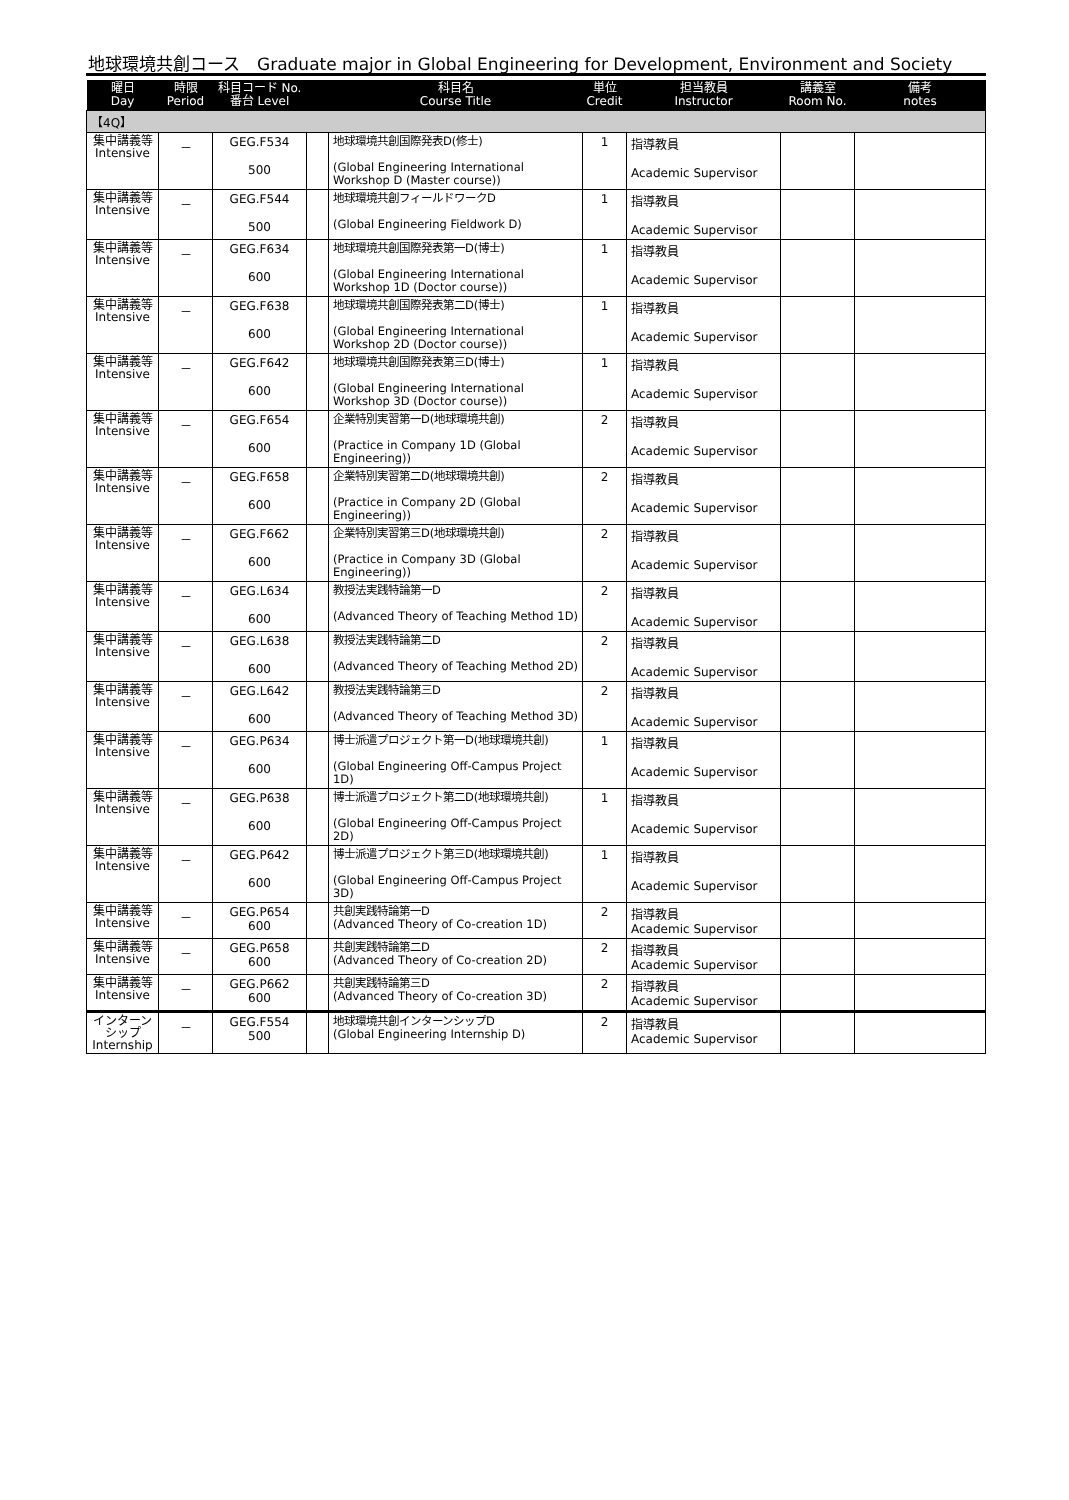地球環境共創コース　Graduate major in Global Engineering for Development, Environment and Society
| 曜日 Day | 時限 Period | 科目コード No. 番台 Level | | 科目名 Course Title | 単位 Credit | 担当教員 Instructor | 講義室 Room No. | 備考 notes |
| --- | --- | --- | --- | --- | --- | --- | --- | --- |
| 【4Q】 | | | | | | | | |
| 集中講義等 Intensive | － | GEG.F534 500 | | 地球環境共創国際発表D(修士) (Global Engineering International Workshop D (Master course)) | 1 | 指導教員 Academic Supervisor | | |
| 集中講義等 Intensive | － | GEG.F544 500 | | 地球環境共創フィールドワークD (Global Engineering Fieldwork D) | 1 | 指導教員 Academic Supervisor | | |
| 集中講義等 Intensive | － | GEG.F634 600 | | 地球環境共創国際発表第一D(博士) (Global Engineering International Workshop 1D (Doctor course)) | 1 | 指導教員 Academic Supervisor | | |
| 集中講義等 Intensive | － | GEG.F638 600 | | 地球環境共創国際発表第二D(博士) (Global Engineering International Workshop 2D (Doctor course)) | 1 | 指導教員 Academic Supervisor | | |
| 集中講義等 Intensive | － | GEG.F642 600 | | 地球環境共創国際発表第三D(博士) (Global Engineering International Workshop 3D (Doctor course)) | 1 | 指導教員 Academic Supervisor | | |
| 集中講義等 Intensive | － | GEG.F654 600 | | 企業特別実習第一D(地球環境共創) (Practice in Company 1D (Global Engineering)) | 2 | 指導教員 Academic Supervisor | | |
| 集中講義等 Intensive | － | GEG.F658 600 | | 企業特別実習第二D(地球環境共創) (Practice in Company 2D (Global Engineering)) | 2 | 指導教員 Academic Supervisor | | |
| 集中講義等 Intensive | － | GEG.F662 600 | | 企業特別実習第三D(地球環境共創) (Practice in Company 3D (Global Engineering)) | 2 | 指導教員 Academic Supervisor | | |
| 集中講義等 Intensive | － | GEG.L634 600 | | 教授法実践特論第一D (Advanced Theory of Teaching Method 1D) | 2 | 指導教員 Academic Supervisor | | |
| 集中講義等 Intensive | － | GEG.L638 600 | | 教授法実践特論第二D (Advanced Theory of Teaching Method 2D) | 2 | 指導教員 Academic Supervisor | | |
| 集中講義等 Intensive | － | GEG.L642 600 | | 教授法実践特論第三D (Advanced Theory of Teaching Method 3D) | 2 | 指導教員 Academic Supervisor | | |
| 集中講義等 Intensive | － | GEG.P634 600 | | 博士派遣プロジェクト第一D(地球環境共創) (Global Engineering Off-Campus Project 1D) | 1 | 指導教員 Academic Supervisor | | |
| 集中講義等 Intensive | － | GEG.P638 600 | | 博士派遣プロジェクト第二D(地球環境共創) (Global Engineering Off-Campus Project 2D) | 1 | 指導教員 Academic Supervisor | | |
| 集中講義等 Intensive | － | GEG.P642 600 | | 博士派遣プロジェクト第三D(地球環境共創) (Global Engineering Off-Campus Project 3D) | 1 | 指導教員 Academic Supervisor | | |
| 集中講義等 Intensive | － | GEG.P654 600 | | 共創実践特論第一D (Advanced Theory of Co-creation 1D) | 2 | 指導教員 Academic Supervisor | | |
| 集中講義等 Intensive | － | GEG.P658 600 | | 共創実践特論第二D (Advanced Theory of Co-creation 2D) | 2 | 指導教員 Academic Supervisor | | |
| 集中講義等 Intensive | － | GEG.P662 600 | | 共創実践特論第三D (Advanced Theory of Co-creation 3D) | 2 | 指導教員 Academic Supervisor | | |
| インターンシップ Internship | － | GEG.F554 500 | | 地球環境共創インターンシップD (Global Engineering Internship D) | 2 | 指導教員 Academic Supervisor | | |